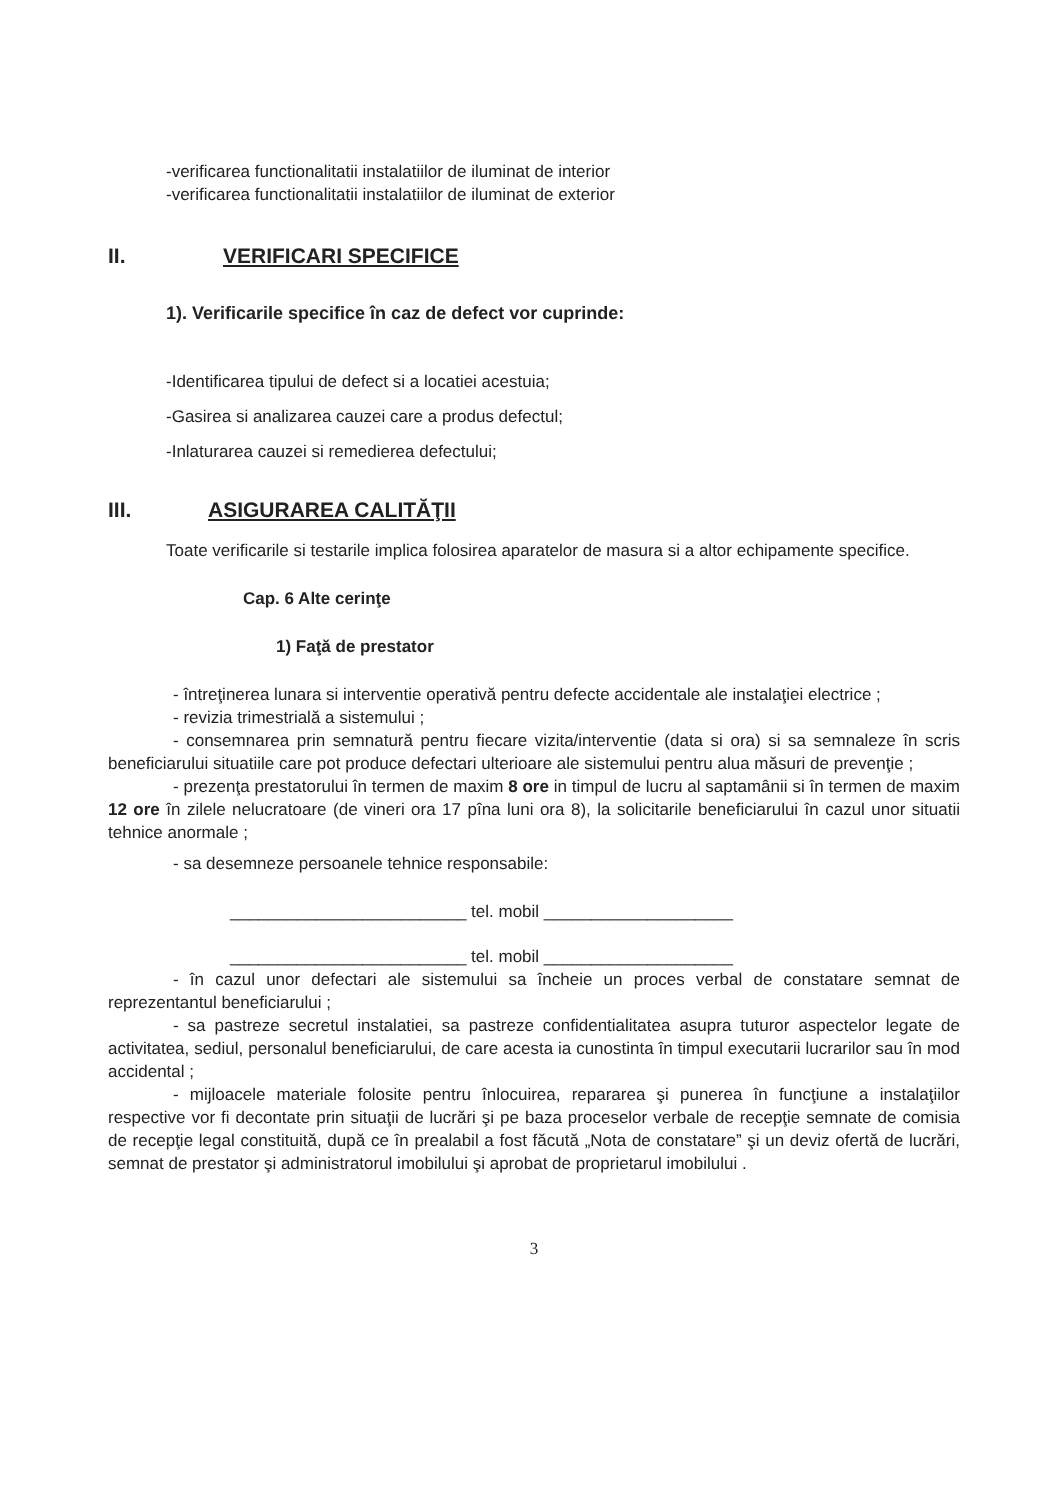-verificarea functionalitatii instalatiilor de iluminat de interior
-verificarea functionalitatii instalatiilor de iluminat de exterior
II. VERIFICARI SPECIFICE
1). Verificarile specifice în caz de defect vor cuprinde:
-Identificarea tipului de defect si a locatiei acestuia;
-Gasirea si analizarea cauzei care a produs defectul;
-Inlaturarea cauzei si remedierea defectului;
III. ASIGURAREA CALITĂŢII
Toate verificarile si testarile implica folosirea aparatelor de masura si a altor echipamente specifice.
Cap. 6 Alte cerinţe
1) Faţă de prestator
- întreţinerea lunara si interventie operativă pentru defecte accidentale ale instalaţiei electrice ;
- revizia trimestrială a sistemului ;
- consemnarea prin semnatură pentru fiecare vizita/interventie (data si ora) si sa semnaleze în scris beneficiarului situatiile care pot produce defectari ulterioare ale sistemului pentru alua măsuri de prevenţie ;
- prezenţa prestatorului în termen de maxim 8 ore in timpul de lucru al saptamânii si în termen de maxim 12 ore în zilele nelucratoare (de vineri ora 17 pîna luni ora 8), la solicitarile beneficiarului în cazul unor situatii tehnice anormale ;
- sa desemneze persoanele tehnice responsabile:
_________________________ tel. mobil ____________________
_________________________ tel. mobil ____________________
- în cazul unor defectari ale sistemului sa încheie un proces verbal de constatare semnat de reprezentantul beneficiarului ;
- sa pastreze secretul instalatiei, sa pastreze confidentialitatea asupra tuturor aspectelor legate de activitatea, sediul, personalul beneficiarului, de care acesta ia cunostinta în timpul executarii lucrarilor sau în mod accidental ;
- mijloacele materiale folosite pentru înlocuirea, repararea şi punerea în funcţiune a instalaţiilor respective vor fi decontate prin situaţii de lucrări şi pe baza proceselor verbale de recepţie semnate de comisia de recepţie legal constituită, după ce în prealabil a fost făcută „Nota de constatare” şi un deviz ofertă de lucrări, semnat de prestator şi administratorul imobilului şi aprobat de proprietarul imobilului .
3